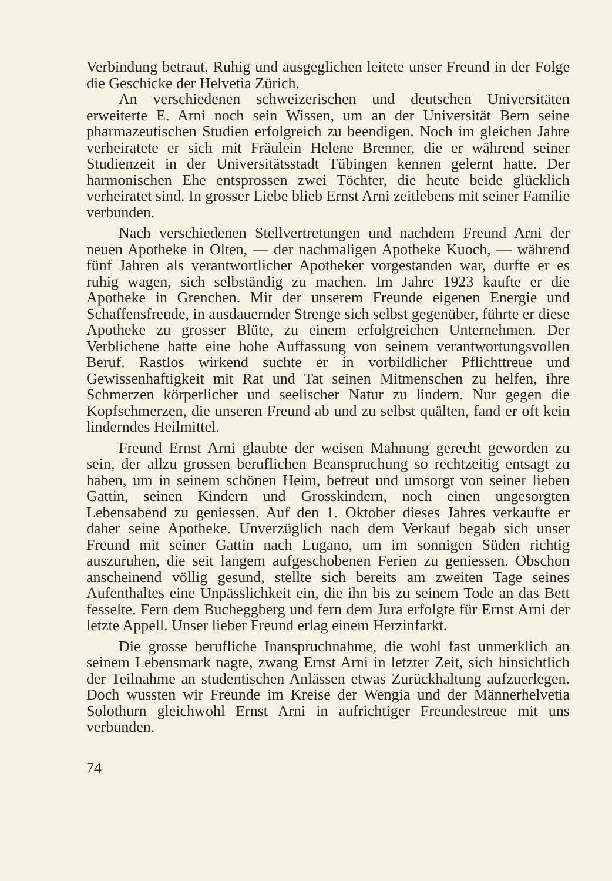Verbindung betraut. Ruhig und ausgeglichen leitete unser Freund in der Folge die Geschicke der Helvetia Zürich.
An verschiedenen schweizerischen und deutschen Universitäten erweiterte E. Arni noch sein Wissen, um an der Universität Bern seine pharmazeutischen Studien erfolgreich zu beendigen. Noch im gleichen Jahre verheiratete er sich mit Fräulein Helene Brenner, die er während seiner Studienzeit in der Universitätsstadt Tübingen kennen gelernt hatte. Der harmonischen Ehe entsprossen zwei Töchter, die heute beide glücklich verheiratet sind. In grosser Liebe blieb Ernst Arni zeitlebens mit seiner Familie verbunden.
Nach verschiedenen Stellvertretungen und nachdem Freund Arni der neuen Apotheke in Olten, — der nachmaligen Apotheke Kuoch, — während fünf Jahren als verantwortlicher Apotheker vorgestanden war, durfte er es ruhig wagen, sich selbständig zu machen. Im Jahre 1923 kaufte er die Apotheke in Grenchen. Mit der unserem Freunde eigenen Energie und Schaffensfreude, in ausdauernder Strenge sich selbst gegenüber, führte er diese Apotheke zu grosser Blüte, zu einem erfolgreichen Unternehmen. Der Verblichene hatte eine hohe Auffassung von seinem verantwortungsvollen Beruf. Rastlos wirkend suchte er in vorbildlicher Pflichttreue und Gewissenhaftigkeit mit Rat und Tat seinen Mitmenschen zu helfen, ihre Schmerzen körperlicher und seelischer Natur zu lindern. Nur gegen die Kopfschmerzen, die unseren Freund ab und zu selbst quälten, fand er oft kein linderndes Heilmittel.
Freund Ernst Arni glaubte der weisen Mahnung gerecht geworden zu sein, der allzu grossen beruflichen Beanspruchung so rechtzeitig entsagt zu haben, um in seinem schönen Heim, betreut und umsorgt von seiner lieben Gattin, seinen Kindern und Grosskindern, noch einen ungesorgten Lebensabend zu geniessen. Auf den 1. Oktober dieses Jahres verkaufte er daher seine Apotheke. Unverzüglich nach dem Verkauf begab sich unser Freund mit seiner Gattin nach Lugano, um im sonnigen Süden richtig auszuruhen, die seit langem aufgeschobenen Ferien zu geniessen. Obschon anscheinend völlig gesund, stellte sich bereits am zweiten Tage seines Aufenthaltes eine Unpässlichkeit ein, die ihn bis zu seinem Tode an das Bett fesselte. Fern dem Bucheggberg und fern dem Jura erfolgte für Ernst Arni der letzte Appell. Unser lieber Freund erlag einem Herzinfarkt.
Die grosse berufliche Inanspruchnahme, die wohl fast unmerklich an seinem Lebensmark nagte, zwang Ernst Arni in letzter Zeit, sich hinsichtlich der Teilnahme an studentischen Anlässen etwas Zurückhaltung aufzuerlegen. Doch wussten wir Freunde im Kreise der Wengia und der Männerhelvetia Solothurn gleichwohl Ernst Arni in aufrichtiger Freundestreue mit uns verbunden.
74